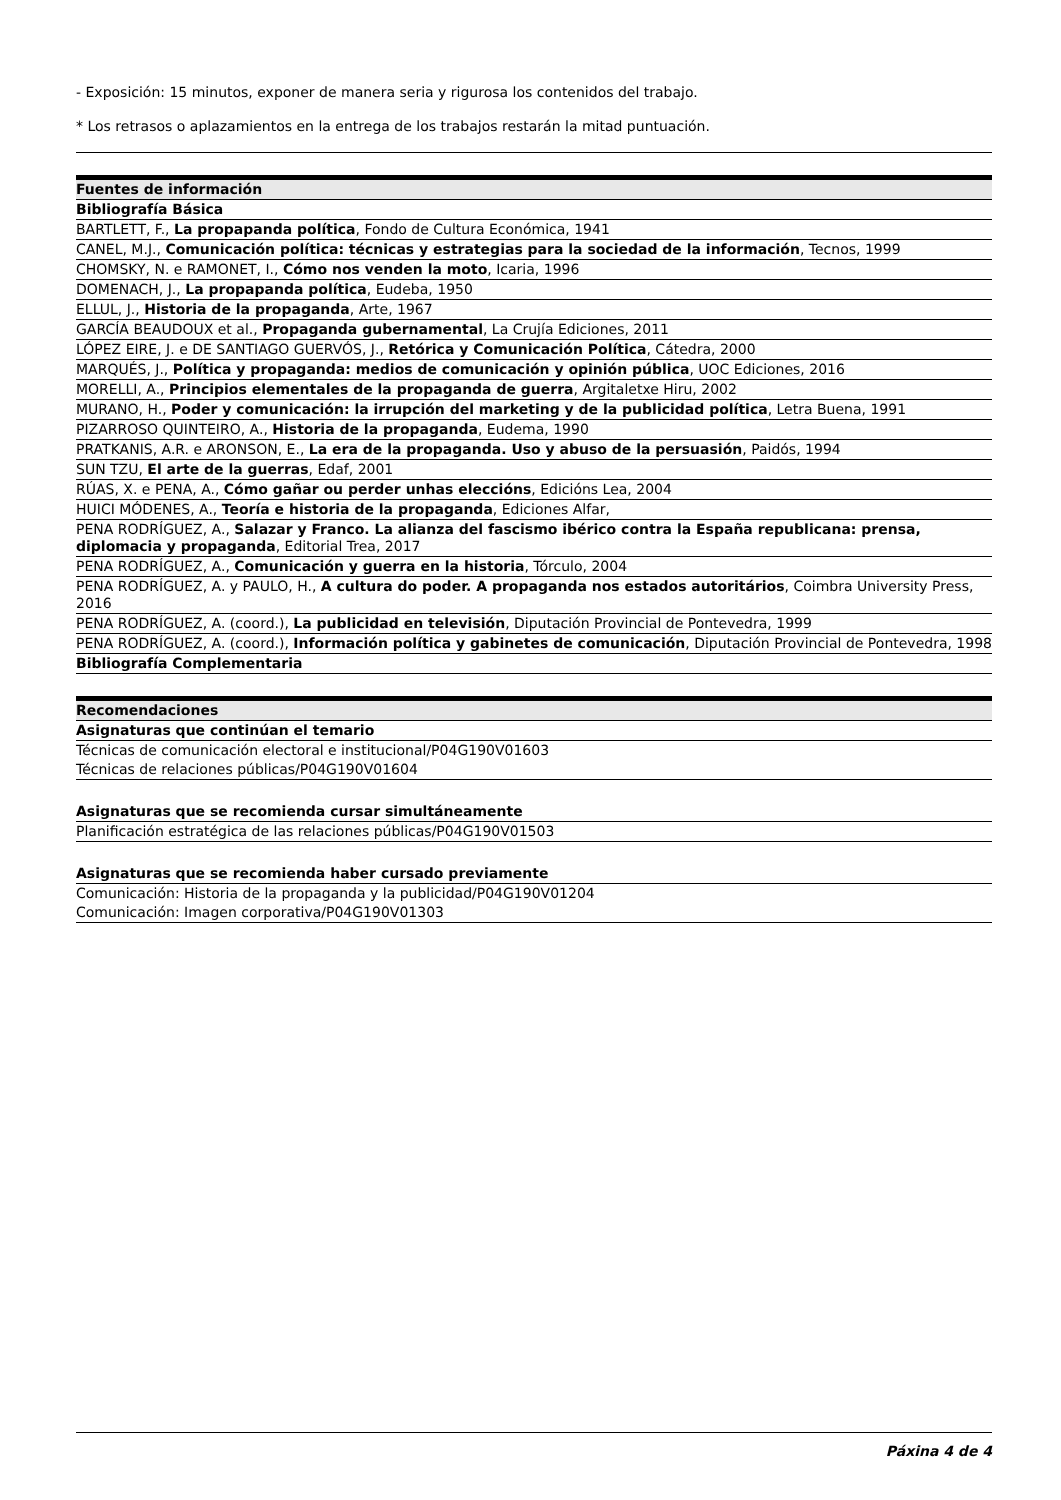- Exposición: 15 minutos, exponer de manera seria y rigurosa los contenidos del trabajo.
* Los retrasos o aplazamientos en la entrega de los trabajos restarán la mitad puntuación.
| Fuentes de información |
| --- |
| Bibliografía Básica |
| BARTLETT, F., La propapanda política , Fondo de Cultura Económica, 1941 |
| CANEL, M.J., Comunicación política: técnicas y estrategias para la sociedad de la información , Tecnos, 1999 |
| CHOMSKY, N. e RAMONET, I., Cómo nos venden la moto , Icaria, 1996 |
| DOMENACH, J., La propapanda política , Eudeba, 1950 |
| ELLUL, J., Historia de la propaganda , Arte, 1967 |
| GARCÍA BEAUDOUX et al., Propaganda gubernamental , La Crujía Ediciones, 2011 |
| LÓPEZ EIRE, J. e DE SANTIAGO GUERVÓS, J., Retórica y Comunicación Política , Cátedra, 2000 |
| MARQUÉS, J., Política y propaganda: medios de comunicación y opinión pública , UOC Ediciones, 2016 |
| MORELLI, A., Principios elementales de la propaganda de guerra , Argitaletxe Hiru, 2002 |
| MURANO, H., Poder y comunicación: la irrupción del marketing y de la publicidad política , Letra Buena, 1991 |
| PIZARROSO QUINTEIRO, A., Historia de la propaganda , Eudema, 1990 |
| PRATKANIS, A.R. e ARONSON, E., La era de la propaganda. Uso y abuso de la persuasión , Paidós, 1994 |
| SUN TZU, El arte de la guerras , Edaf, 2001 |
| RÚAS, X. e PENA, A., Cómo gañar ou perder unhas eleccións , Edicións Lea, 2004 |
| HUICI MÓDENES, A., Teoría e historia de la propaganda , Ediciones Alfar, |
| PENA RODRÍGUEZ, A., Salazar y Franco. La alianza del fascismo ibérico contra la España republicana: prensa, diplomacia y propaganda , Editorial Trea, 2017 |
| PENA RODRÍGUEZ, A., Comunicación y guerra en la historia , Tórculo, 2004 |
| PENA RODRÍGUEZ, A. y PAULO, H., A cultura do poder. A propaganda nos estados autoritários , Coimbra University Press, 2016 |
| PENA RODRÍGUEZ, A. (coord.), La publicidad en televisión , Diputación Provincial de Pontevedra, 1999 |
| PENA RODRÍGUEZ, A. (coord.), Información política y gabinetes de comunicación , Diputación Provincial de Pontevedra, 1998 |
| Bibliografía Complementaria |
| Recomendaciones |
| --- |
| Asignaturas que continúan el temario |
| Técnicas de comunicación electoral e institucional/P04G190V01603 |
| Técnicas de relaciones públicas/P04G190V01604 |
| Asignaturas que se recomienda cursar simultáneamente |
| Planificación estratégica de las relaciones públicas/P04G190V01503 |
| Asignaturas que se recomienda haber cursado previamente |
| Comunicación: Historia de la propaganda y la publicidad/P04G190V01204 |
| Comunicación: Imagen corporativa/P04G190V01303 |
Páxina 4 de 4